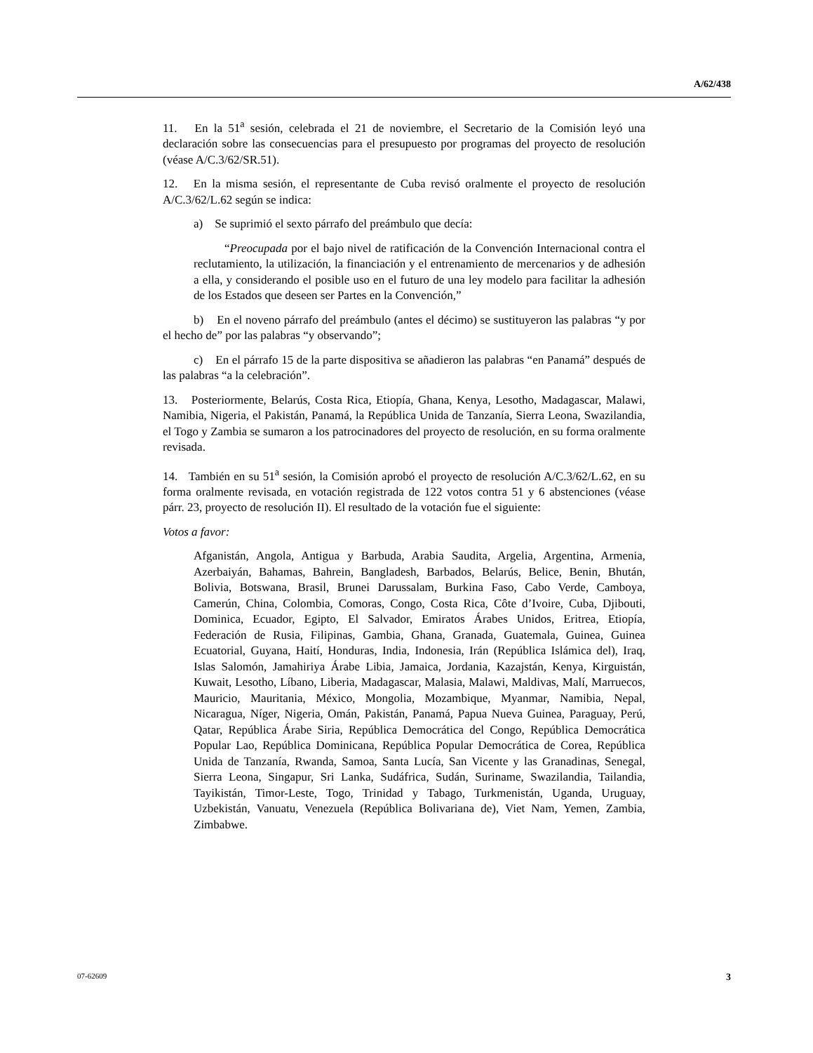A/62/438
11. En la 51<sup>a</sup> sesión, celebrada el 21 de noviembre, el Secretario de la Comisión leyó una declaración sobre las consecuencias para el presupuesto por programas del proyecto de resolución (véase A/C.3/62/SR.51).
12. En la misma sesión, el representante de Cuba revisó oralmente el proyecto de resolución A/C.3/62/L.62 según se indica:
a) Se suprimió el sexto párrafo del preámbulo que decía:
“Preocupada por el bajo nivel de ratificación de la Convención Internacional contra el reclutamiento, la utilización, la financiación y el entrenamiento de mercenarios y de adhesión a ella, y considerando el posible uso en el futuro de una ley modelo para facilitar la adhesión de los Estados que deseen ser Partes en la Convención,”
b) En el noveno párrafo del preámbulo (antes el décimo) se sustituyeron las palabras “y por el hecho de” por las palabras “y observando”;
c) En el párrafo 15 de la parte dispositiva se añadieron las palabras “en Panamá” después de las palabras “a la celebración”.
13. Posteriormente, Belarús, Costa Rica, Etiopía, Ghana, Kenya, Lesotho, Madagascar, Malawi, Namibia, Nigeria, el Pakistán, Panamá, la República Unida de Tanzanía, Sierra Leona, Swazilandia, el Togo y Zambia se sumaron a los patrocinadores del proyecto de resolución, en su forma oralmente revisada.
14. También en su 51<sup>a</sup> sesión, la Comisión aprobó el proyecto de resolución A/C.3/62/L.62, en su forma oralmente revisada, en votación registrada de 122 votos contra 51 y 6 abstenciones (véase párr. 23, proyecto de resolución II). El resultado de la votación fue el siguiente:
Votos a favor:
Afganistán, Angola, Antigua y Barbuda, Arabia Saudita, Argelia, Argentina, Armenia, Azerbaiyán, Bahamas, Bahrein, Bangladesh, Barbados, Belarús, Belice, Benin, Bhután, Bolivia, Botswana, Brasil, Brunei Darussalam, Burkina Faso, Cabo Verde, Camboya, Camerún, China, Colombia, Comoras, Congo, Costa Rica, Côte d’Ivoire, Cuba, Djibouti, Dominica, Ecuador, Egipto, El Salvador, Emiratos Árabes Unidos, Eritrea, Etiopía, Federación de Rusia, Filipinas, Gambia, Ghana, Granada, Guatemala, Guinea, Guinea Ecuatorial, Guyana, Haití, Honduras, India, Indonesia, Irán (República Islámica del), Iraq, Islas Salomón, Jamahiriya Árabe Libia, Jamaica, Jordania, Kazajstán, Kenya, Kirguistán, Kuwait, Lesotho, Líbano, Liberia, Madagascar, Malasia, Malawi, Maldivas, Malí, Marruecos, Mauricio, Mauritania, México, Mongolia, Mozambique, Myanmar, Namibia, Nepal, Nicaragua, Níger, Nigeria, Omán, Pakistán, Panamá, Papua Nueva Guinea, Paraguay, Perú, Qatar, República Árabe Siria, República Democrática del Congo, República Democrática Popular Lao, República Dominicana, República Popular Democrática de Corea, República Unida de Tanzanía, Rwanda, Samoa, Santa Lucía, San Vicente y las Granadinas, Senegal, Sierra Leona, Singapur, Sri Lanka, Sudáfrica, Sudán, Suriname, Swazilandia, Tailandia, Tayikistán, Timor-Leste, Togo, Trinidad y Tabago, Turkmenistán, Uganda, Uruguay, Uzbekistán, Vanuatu, Venezuela (República Bolivariana de), Viet Nam, Yemen, Zambia, Zimbabwe.
07-62609 3